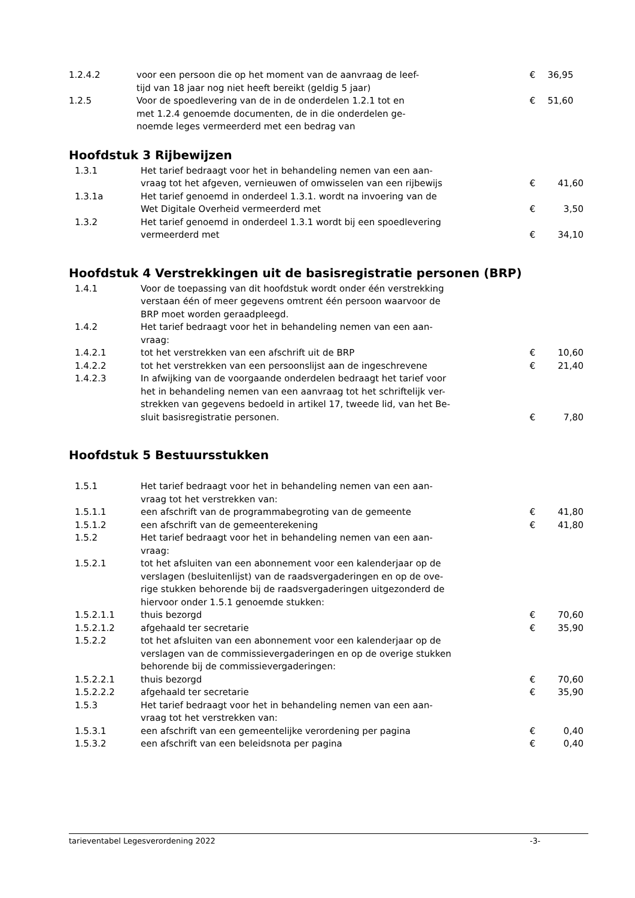| 1.2.4.2 | voor een persoon die op het moment van de aanvraag de leef- tijd van 18 jaar nog niet heeft bereikt (geldig 5 jaar) | € | 36,95 |
| 1.2.5 | Voor de spoedlevering van de in de onderdelen 1.2.1 tot en met 1.2.4 genoemde documenten, de in die onderdelen ge- noemde leges vermeerderd met een bedrag van | € | 51,60 |
Hoofdstuk 3 Rijbewijzen
| 1.3.1 | Het tarief bedraagt voor het in behandeling nemen van een aan- vraag tot het afgeven, vernieuwen of omwisselen van een rijbewijs | € | 41,60 |
| 1.3.1a | Het tarief genoemd in onderdeel 1.3.1. wordt na invoering van de Wet Digitale Overheid vermeerderd met | € | 3,50 |
| 1.3.2 | Het tarief genoemd in onderdeel 1.3.1 wordt bij een spoedlevering vermeerderd met | € | 34,10 |
Hoofdstuk 4 Verstrekkingen uit de basisregistratie personen (BRP)
| 1.4.1 | Voor de toepassing van dit hoofdstuk wordt onder één verstrekking verstaan één of meer gegevens omtrent één persoon waarvoor de BRP moet worden geraadpleegd. | | |
| 1.4.2 | Het tarief bedraagt voor het in behandeling nemen van een aan- vraag: | | |
| 1.4.2.1 | tot het verstrekken van een afschrift uit de BRP | € | 10,60 |
| 1.4.2.2 | tot het verstrekken van een persoonslijst aan de ingeschrevene | € | 21,40 |
| 1.4.2.3 | In afwijking van de voorgaande onderdelen bedraagt het tarief voor het in behandeling nemen van een aanvraag tot het schriftelijk ver- strekken van gegevens bedoeld in artikel 17, tweede lid, van het Be- sluit basisregistratie personen. | € | 7,80 |
Hoofdstuk 5 Bestuursstukken
| 1.5.1 | Het tarief bedraagt voor het in behandeling nemen van een aan- vraag tot het verstrekken van: | | |
| 1.5.1.1 | een afschrift van de programmabegroting van de gemeente | € | 41,80 |
| 1.5.1.2 | een afschrift van de gemeenterekening | € | 41,80 |
| 1.5.2 | Het tarief bedraagt voor het in behandeling nemen van een aan- vraag: | | |
| 1.5.2.1 | tot het afsluiten van een abonnement voor een kalenderjaar op de verslagen (besluitenlijst) van de raadsvergaderingen en op de ove- rige stukken behorende bij de raadsvergaderingen uitgezonderd de hiervoor onder 1.5.1 genoemde stukken: | | |
| 1.5.2.1.1 | thuis bezorgd | € | 70,60 |
| 1.5.2.1.2 | afgehaald ter secretarie | € | 35,90 |
| 1.5.2.2 | tot het afsluiten van een abonnement voor een kalenderjaar op de verslagen van de commissievergaderingen en op de overige stukken behorende bij de commissievergaderingen: | | |
| 1.5.2.2.1 | thuis bezorgd | € | 70,60 |
| 1.5.2.2.2 | afgehaald ter secretarie | € | 35,90 |
| 1.5.3 | Het tarief bedraagt voor het in behandeling nemen van een aan- vraag tot het verstrekken van: | | |
| 1.5.3.1 | een afschrift van een gemeentelijke verordening per pagina | € | 0,40 |
| 1.5.3.2 | een afschrift van een beleidsnota per pagina | € | 0,40 |
tarieventabel Legesverordening 2022 -3-